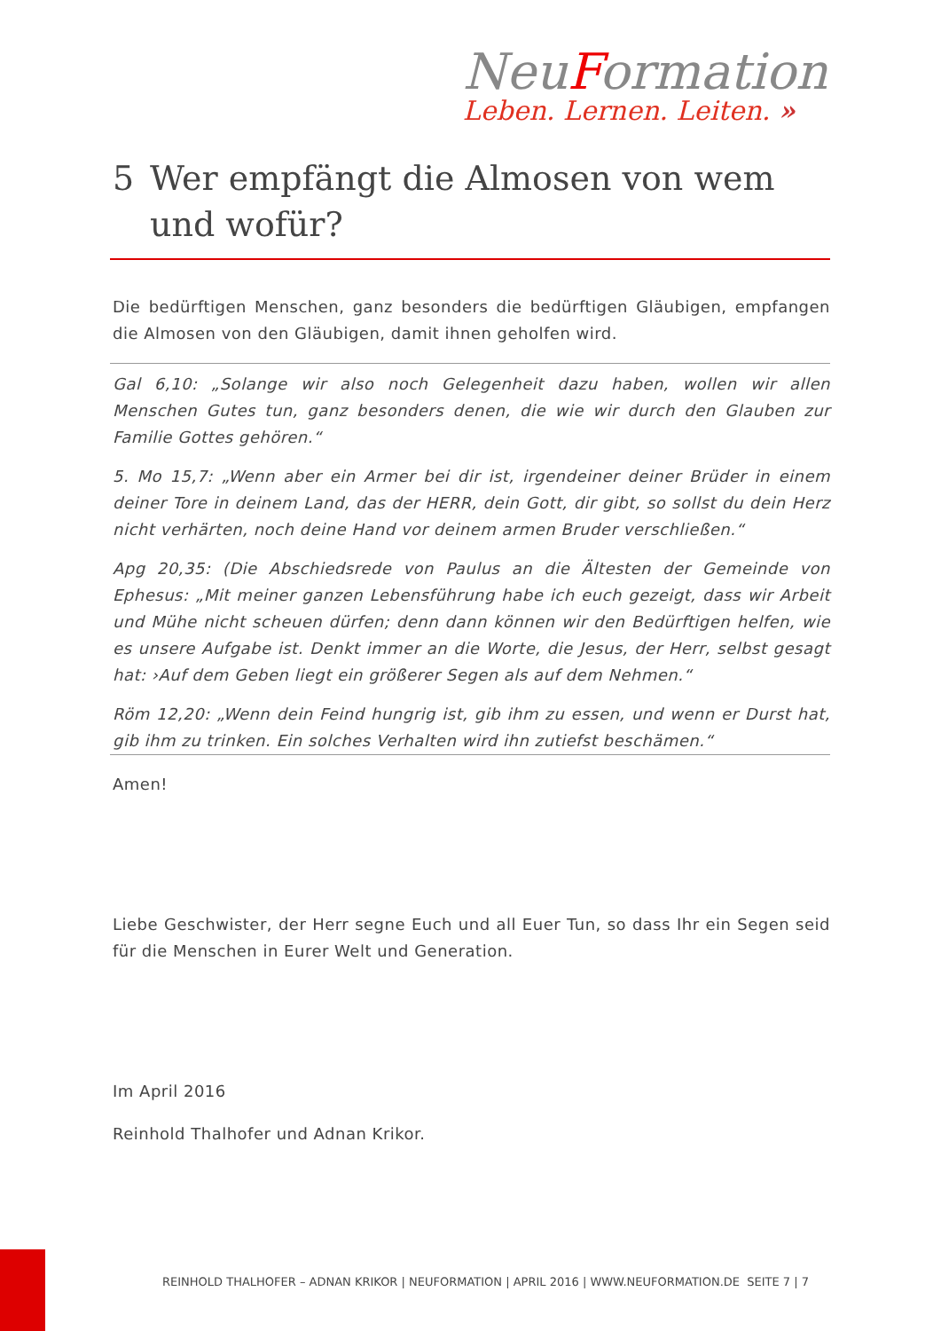NeuFormation
Leben. Lernen. Leiten. »
5 Wer empfängt die Almosen von wem und wofür?
Die bedürftigen Menschen, ganz besonders die bedürftigen Gläubigen, empfangen die Almosen von den Gläubigen, damit ihnen geholfen wird.
Gal 6,10: „Solange wir also noch Gelegenheit dazu haben, wollen wir allen Menschen Gutes tun, ganz besonders denen, die wie wir durch den Glauben zur Familie Gottes gehören.“
5. Mo 15,7: „Wenn aber ein Armer bei dir ist, irgendeiner deiner Brüder in einem deiner Tore in deinem Land, das der HERR, dein Gott, dir gibt, so sollst du dein Herz nicht verhärten, noch deine Hand vor deinem armen Bruder verschließen.“
Apg 20,35: (Die Abschiedsrede von Paulus an die Ältesten der Gemeinde von Ephesus: „Mit meiner ganzen Lebensführung habe ich euch gezeigt, dass wir Arbeit und Mühe nicht scheuen dürfen; denn dann können wir den Bedürftigen helfen, wie es unsere Aufgabe ist. Denkt immer an die Worte, die Jesus, der Herr, selbst gesagt hat: ›Auf dem Geben liegt ein größerer Segen als auf dem Nehmen.“
Röm 12,20: „Wenn dein Feind hungrig ist, gib ihm zu essen, und wenn er Durst hat, gib ihm zu trinken. Ein solches Verhalten wird ihn zutiefst beschämen.“
Amen!
Liebe Geschwister, der Herr segne Euch und all Euer Tun, so dass Ihr ein Segen seid für die Menschen in Eurer Welt und Generation.
Im April 2016
Reinhold Thalhofer und Adnan Krikor.
REINHOLD THALHOFER – ADNAN KRIKOR | NEUFORMATION | APRIL 2016 | WWW.NEUFORMATION.DE SEITE 7 | 7